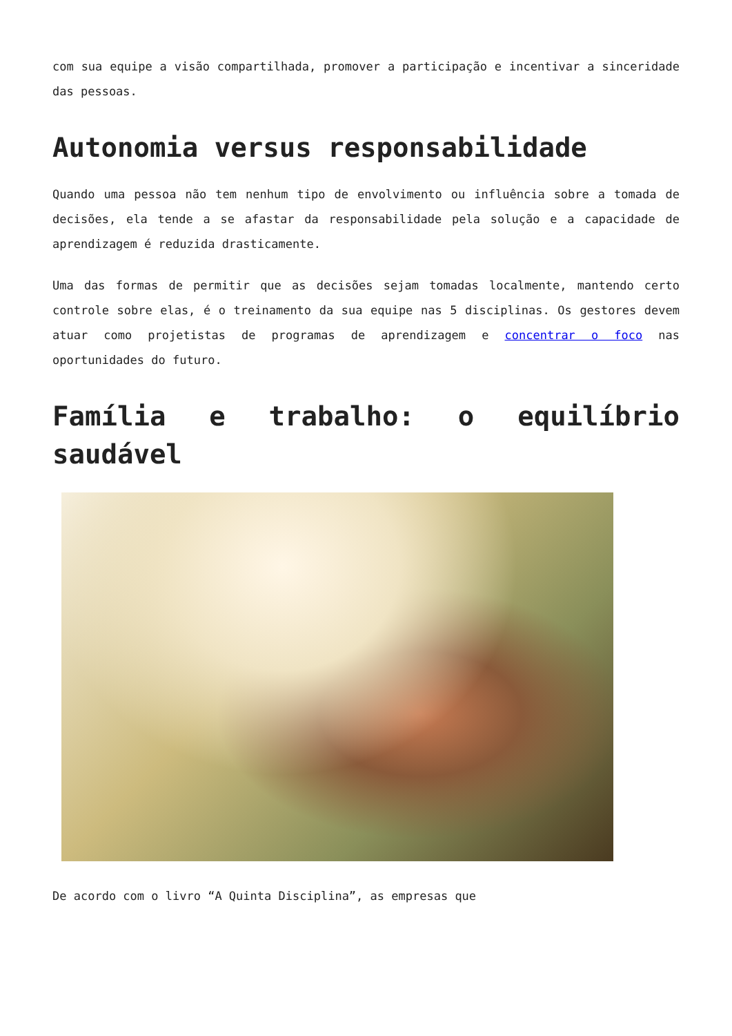com sua equipe a visão compartilhada, promover a participação e incentivar a sinceridade das pessoas.
Autonomia versus responsabilidade
Quando uma pessoa não tem nenhum tipo de envolvimento ou influência sobre a tomada de decisões, ela tende a se afastar da responsabilidade pela solução e a capacidade de aprendizagem é reduzida drasticamente.
Uma das formas de permitir que as decisões sejam tomadas localmente, mantendo certo controle sobre elas, é o treinamento da sua equipe nas 5 disciplinas. Os gestores devem atuar como projetistas de programas de aprendizagem e concentrar o foco nas oportunidades do futuro.
Família e trabalho: o equilíbrio saudável
De acordo com o livro “A Quinta Disciplina”, as empresas que